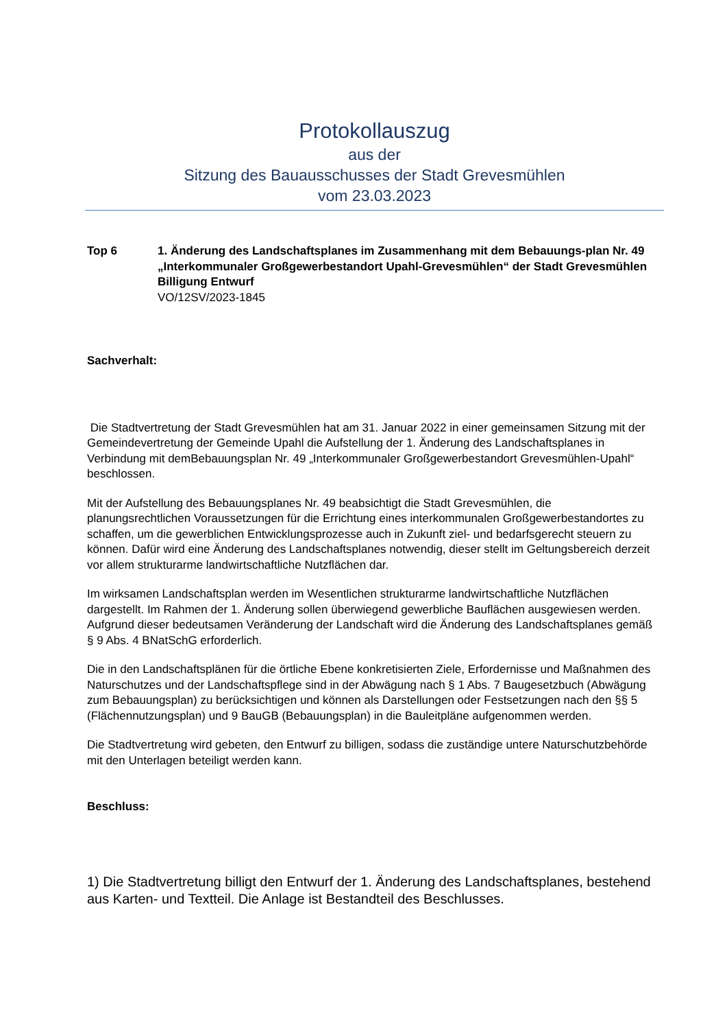Protokollauszug
aus der
Sitzung des Bauausschusses der Stadt Grevesmühlen
vom 23.03.2023
Top 6 1. Änderung des Landschaftsplanes im Zusammenhang mit dem Bebauungs-plan Nr. 49 „Interkommunaler Großgewerbestandort Upahl-Grevesmühlen“ der Stadt Grevesmühlen
Billigung Entwurf
VO/12SV/2023-1845
Sachverhalt:
Die Stadtvertretung der Stadt Grevesmühlen hat am 31. Januar 2022 in einer gemeinsamen Sitzung mit der Gemeindevertretung der Gemeinde Upahl die Aufstellung der 1. Änderung des Landschaftsplanes in Verbindung mit demBebauungsplan Nr. 49 „Interkommunaler Großgewerbestandort Grevesmühlen-Upahl“ beschlossen.
Mit der Aufstellung des Bebauungsplanes Nr. 49 beabsichtigt die Stadt Grevesmühlen, die planungsrechtlichen Voraussetzungen für die Errichtung eines interkommunalen Großgewerbestandortes zu schaffen, um die gewerblichen Entwicklungsprozesse auch in Zukunft ziel- und bedarfsgerecht steuern zu können. Dafür wird eine Änderung des Landschaftsplanes notwendig, dieser stellt im Geltungsbereich derzeit vor allem strukturarme landwirtschaftliche Nutzflächen dar.
Im wirksamen Landschaftsplan werden im Wesentlichen strukturarme landwirtschaftliche Nutzflächen dargestellt. Im Rahmen der 1. Änderung sollen überwiegend gewerbliche Bauflächen ausgewiesen werden. Aufgrund dieser bedeutsamen Veränderung der Landschaft wird die Änderung des Landschaftsplanes gemäß § 9 Abs. 4 BNatSchG erforderlich.
Die in den Landschaftsplänen für die örtliche Ebene konkretisierten Ziele, Erfordernisse und Maßnahmen des Naturschutzes und der Landschaftspflege sind in der Abwägung nach § 1 Abs. 7 Baugesetzbuch (Abwägung zum Bebauungsplan) zu berücksichtigen und können als Darstellungen oder Festsetzungen nach den §§ 5 (Flächennutzungsplan) und 9 BauGB (Bebauungsplan) in die Bauleitpläne aufgenommen werden.
Die Stadtvertretung wird gebeten, den Entwurf zu billigen, sodass die zuständige untere Naturschutzbehörde mit den Unterlagen beteiligt werden kann.
Beschluss:
1) Die Stadtvertretung billigt den Entwurf der 1. Änderung des Landschaftsplanes, bestehend aus Karten- und Textteil. Die Anlage ist Bestandteil des Beschlusses.